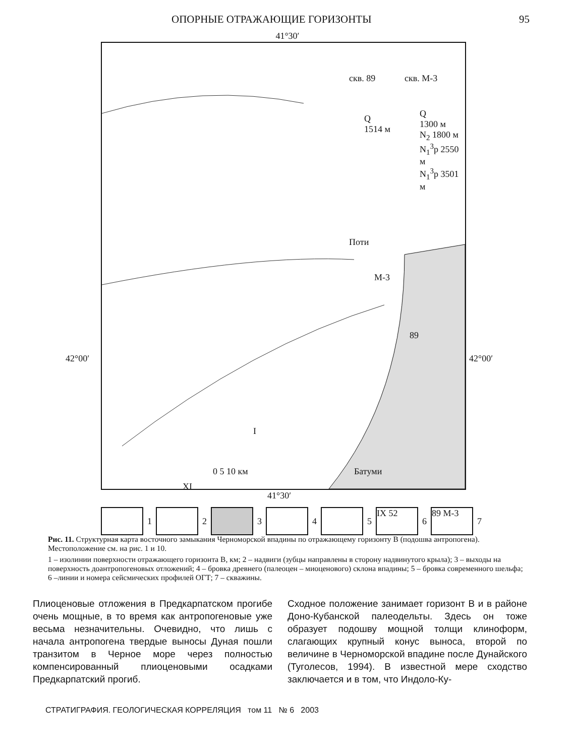ОПОРНЫЕ ОТРАЖАЮЩИЕ ГОРИЗОНТЫ 95
41°30′
скв. 89 скв. М-3
Q
1514 м
Q
1300 м
N<sub>2</sub> 1800 м
N<sub>1</sub><sup>3</sup>p 2550 м
N<sub>1</sub><sup>3</sup>p 3501 м
Поти
М-3
89
Батуми
0 5 10 км
I
XI
42°00′ 42°00′
41°30′
1
2
3
4
5
IX 52
6
89 М-3
7
Рис. 11. Структурная карта восточного замыкания Черноморской впадины по отражающему горизонту В (подошва антропогена). Местоположение см. на рис. 1 и 10.
1 – изолинии поверхности отражающего горизонта В, км; 2 – надвиги (зубцы направлены в сторону надвинутого крыла); 3 – выходы на поверхность доантропогеновых отложений; 4 – бровка древнего (палеоцен – миоценового) склона впадины; 5 – бровка современного шельфа; 6 –линии и номера сейсмических профилей ОГТ; 7 – скважины.
Плиоценовые отложения в Предкарпатском прогибе очень мощные, в то время как антропогеновые уже весьма незначительны. Очевидно, что лишь с начала антропогена твердые выносы Дуная пошли транзитом в Черное море через полностью компенсированный плиоценовыми осадками Предкарпатский прогиб.
Сходное положение занимает горизонт В и в районе Доно-Кубанской палеодельты. Здесь он тоже образует подошву мощной толщи клиноформ, слагающих крупный конус выноса, второй по величине в Черноморской впадине после Дунайского (Туголесов, 1994). В известной мере сходство заключается и в том, что Индоло-Ку-
СТРАТИГРАФИЯ. ГЕОЛОГИЧЕСКАЯ КОРРЕЛЯЦИЯ том 11 № 6 2003